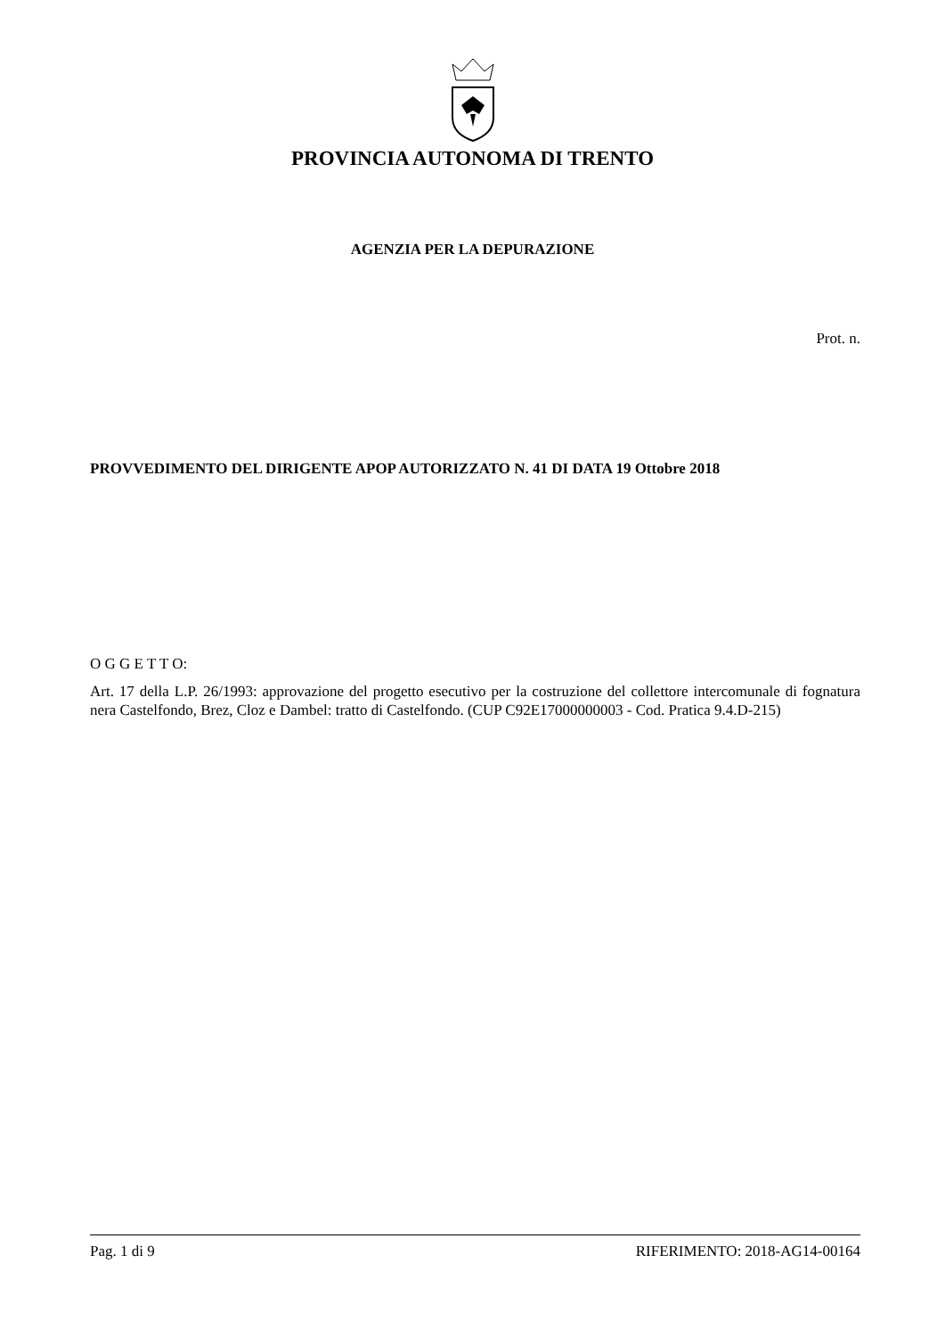PROVINCIA AUTONOMA DI TRENTO
AGENZIA PER LA DEPURAZIONE
Prot. n.
PROVVEDIMENTO DEL DIRIGENTE APOP AUTORIZZATO N. 41 DI DATA 19 Ottobre 2018
O G G E T T O:
Art. 17 della L.P. 26/1993: approvazione del progetto esecutivo per la costruzione del collettore intercomunale di fognatura nera Castelfondo, Brez, Cloz e Dambel: tratto di Castelfondo. (CUP C92E17000000003 - Cod. Pratica 9.4.D-215)
Pag. 1 di 9 RIFERIMENTO: 2018-AG14-00164